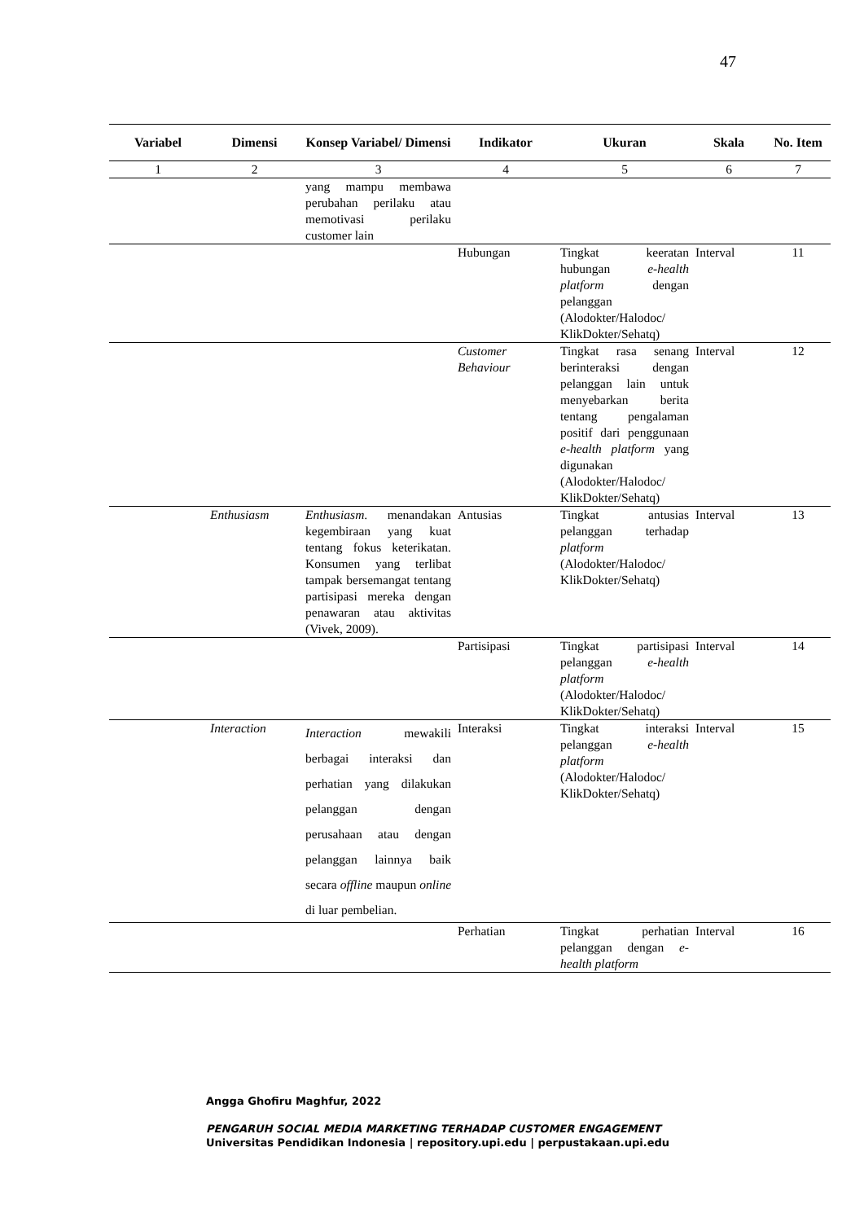47
| Variabel | Dimensi | Konsep Variabel/ Dimensi | Indikator | Ukuran | Skala | No. Item |
| --- | --- | --- | --- | --- | --- | --- |
| 1 | 2 | 3 | 4 | 5 | 6 | 7 |
| | | yang mampu membawa perubahan perilaku atau memotivasi perilaku customer lain | | | | |
| | | | Hubungan | Tingkat keeratan hubungan e-health platform dengan pelanggan (Alodokter/Halodoc/ KlikDokter/Sehatq) | Interval | 11 |
| | | | Customer Behaviour | Tingkat rasa senang berinteraksi dengan pelanggan lain untuk menyebarkan berita tentang pengalaman positif dari penggunaan e-health platform yang digunakan (Alodokter/Halodoc/ KlikDokter/Sehatq) | Interval | 12 |
| | Enthusiasm | Enthusiasm . menandakan kegembiraan yang kuat tentang fokus keterikatan. Konsumen yang terlibat tampak bersemangat tentang partisipasi mereka dengan penawaran atau aktivitas (Vivek, 2009). | Antusias | Tingkat antusias pelanggan terhadap platform (Alodokter/Halodoc/ KlikDokter/Sehatq) | Interval | 13 |
| | | | Partisipasi | Tingkat partisipasi pelanggan e-health platform (Alodokter/Halodoc/ KlikDokter/Sehatq) | Interval | 14 |
| | Interaction | Interaction mewakili berbagai interaksi dan perhatian yang dilakukan pelanggan dengan perusahaan atau dengan pelanggan lainnya baik secara offline maupun online di luar pembelian. | Interaksi | Tingkat interaksi pelanggan e-health platform (Alodokter/Halodoc/ KlikDokter/Sehatq) | Interval | 15 |
| | | | Perhatian | Tingkat perhatian pelanggan dengan e-health platform | Interval | 16 |
Angga Ghofiru Maghfur, 2022
PENGARUH SOCIAL MEDIA MARKETING TERHADAP CUSTOMER ENGAGEMENT
Universitas Pendidikan Indonesia | repository.upi.edu | perpustakaan.upi.edu